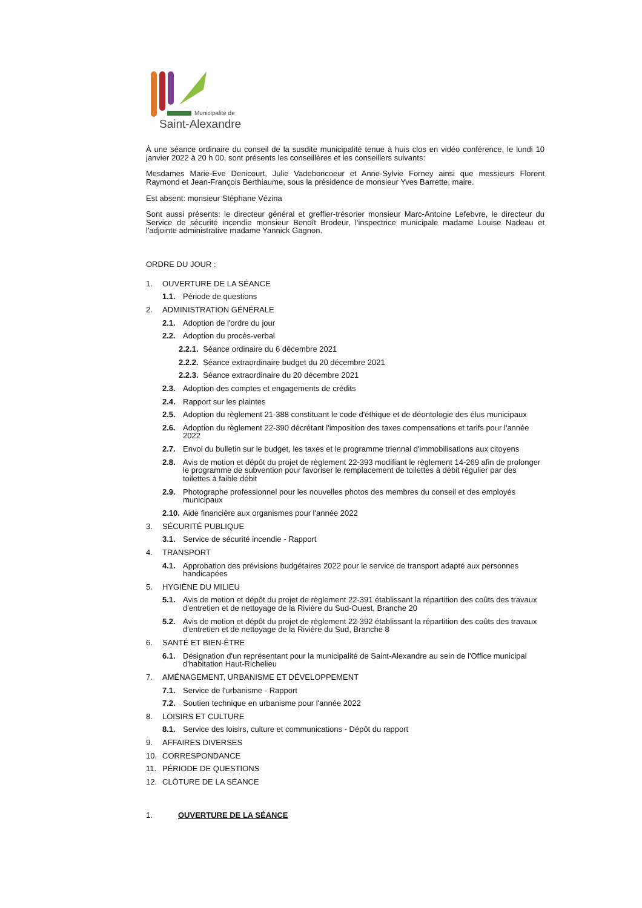Municipalité de
Saint-Alexandre
À une séance ordinaire du conseil de la susdite municipalité tenue à huis clos en vidéo conférence, le lundi 10 janvier 2022 à 20 h 00, sont présents les conseillères et les conseillers suivants:
Mesdames Marie-Eve Denicourt, Julie Vadeboncoeur et Anne-Sylvie Forney ainsi que messieurs Florent Raymond et Jean-François Berthiaume, sous la présidence de monsieur Yves Barrette, maire.
Est absent: monsieur Stéphane Vézina
Sont aussi présents: le directeur général et greffier-trésorier monsieur Marc-Antoine Lefebvre, le directeur du Service de sécurité incendie monsieur Benoît Brodeur, l'inspectrice municipale madame Louise Nadeau et l'adjointe administrative madame Yannick Gagnon.
ORDRE DU JOUR :
1. OUVERTURE DE LA SÉANCE
1.1. Période de questions
2. ADMINISTRATION GÉNÉRALE
2.1. Adoption de l'ordre du jour
2.2. Adoption du procès-verbal
2.2.1. Séance ordinaire du 6 décembre 2021
2.2.2. Séance extraordinaire budget du 20 décembre 2021
2.2.3. Séance extraordinaire du 20 décembre 2021
2.3. Adoption des comptes et engagements de crédits
2.4. Rapport sur les plaintes
2.5. Adoption du règlement 21-388 constituant le code d'éthique et de déontologie des élus municipaux
2.6. Adoption du règlement 22-390 décrétant l'imposition des taxes compensations et tarifs pour l'année 2022
2.7. Envoi du bulletin sur le budget, les taxes et le programme triennal d'immobilisations aux citoyens
2.8. Avis de motion et dépôt du projet de règlement 22-393 modifiant le règlement 14-269 afin de prolonger le programme de subvention pour favoriser le remplacement de toilettes à débit régulier par des toilettes à faible débit
2.9. Photographe professionnel pour les nouvelles photos des membres du conseil et des employés municipaux
2.10. Aide financière aux organismes pour l'année 2022
3. SÉCURITÉ PUBLIQUE
3.1. Service de sécurité incendie - Rapport
4. TRANSPORT
4.1. Approbation des prévisions budgétaires 2022 pour le service de transport adapté aux personnes handicapées
5. HYGIÈNE DU MILIEU
5.1. Avis de motion et dépôt du projet de règlement 22-391 établissant la répartition des coûts des travaux d'entretien et de nettoyage de la Rivière du Sud-Ouest, Branche 20
5.2. Avis de motion et dépôt du projet de règlement 22-392 établissant la répartition des coûts des travaux d'entretien et de nettoyage de la Rivière du Sud, Branche 8
6. SANTÉ ET BIEN-ÊTRE
6.1. Désignation d'un représentant pour la municipalité de Saint-Alexandre au sein de l'Office municipal d'habitation Haut-Richelieu
7. AMÉNAGEMENT, URBANISME ET DÉVELOPPEMENT
7.1. Service de l'urbanisme - Rapport
7.2. Soutien technique en urbanisme pour l'année 2022
8. LOISIRS ET CULTURE
8.1. Service des loisirs, culture et communications - Dépôt du rapport
9. AFFAIRES DIVERSES
10. CORRESPONDANCE
11. PÉRIODE DE QUESTIONS
12. CLÔTURE DE LA SÉANCE
1. OUVERTURE DE LA SÉANCE